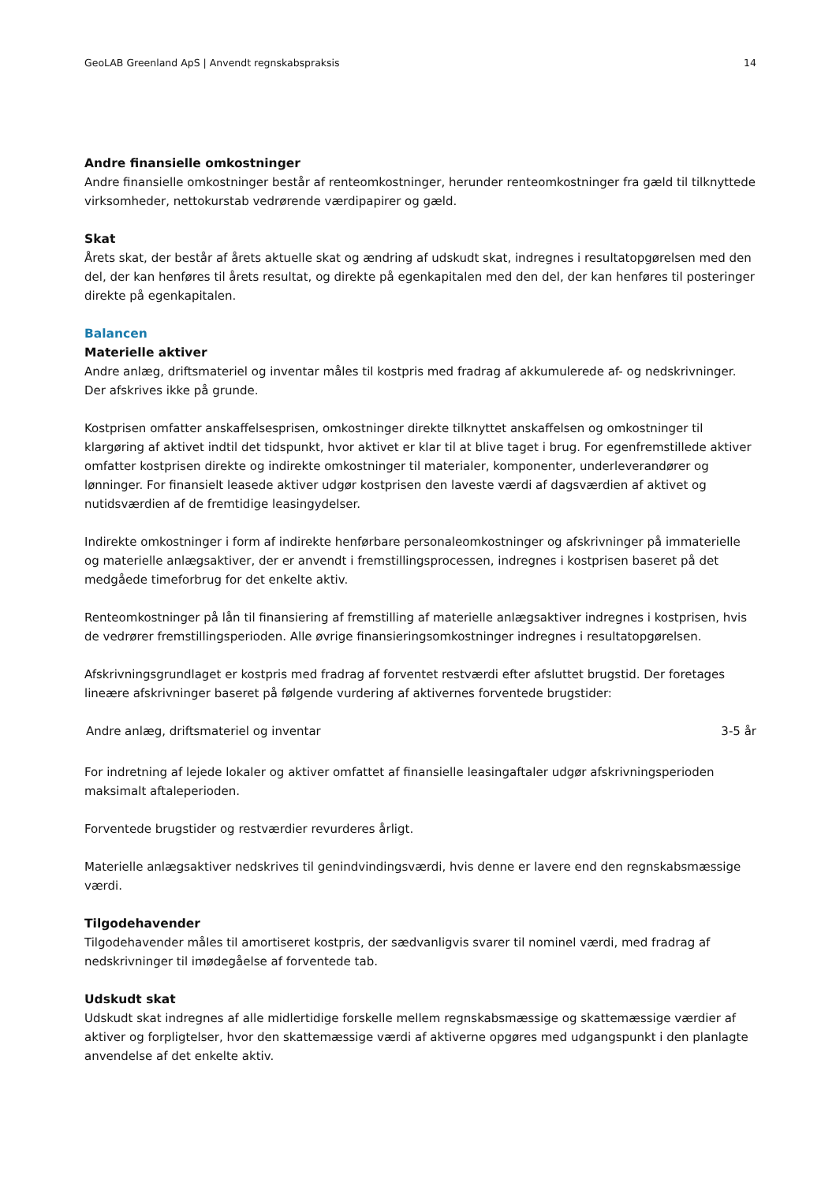GeoLAB Greenland ApS | Anvendt regnskabspraksis 14
Andre finansielle omkostninger
Andre finansielle omkostninger består af renteomkostninger, herunder renteomkostninger fra gæld til tilknyttede virksomheder, nettokurstab vedrørende værdipapirer og gæld.
Skat
Årets skat, der består af årets aktuelle skat og ændring af udskudt skat, indregnes i resultatopgørelsen med den del, der kan henføres til årets resultat, og direkte på egenkapitalen med den del, der kan henføres til posteringer direkte på egenkapitalen.
Balancen
Materielle aktiver
Andre anlæg, driftsmateriel og inventar måles til kostpris med fradrag af akkumulerede af- og nedskrivninger. Der afskrives ikke på grunde.
Kostprisen omfatter anskaffelsesprisen, omkostninger direkte tilknyttet anskaffelsen og omkostninger til klargøring af aktivet indtil det tidspunkt, hvor aktivet er klar til at blive taget i brug. For egenfremstillede aktiver omfatter kostprisen direkte og indirekte omkostninger til materialer, komponenter, underleverandører og lønninger. For finansielt leasede aktiver udgør kostprisen den laveste værdi af dagsværdien af aktivet og nutidsværdien af de fremtidige leasingydelser.
Indirekte omkostninger i form af indirekte henførbare personaleomkostninger og afskrivninger på immaterielle og materielle anlægsaktiver, der er anvendt i fremstillingsprocessen, indregnes i kostprisen baseret på det medgåede timeforbrug for det enkelte aktiv.
Renteomkostninger på lån til finansiering af fremstilling af materielle anlægsaktiver indregnes i kostprisen, hvis de vedrører fremstillingsperioden. Alle øvrige finansieringsomkostninger indregnes i resultatopgørelsen.
Afskrivningsgrundlaget er kostpris med fradrag af forventet restværdi efter afsluttet brugstid. Der foretages lineære afskrivninger baseret på følgende vurdering af aktivernes forventede brugstider:
| Andre anlæg, driftsmateriel og inventar | 3-5 år |
For indretning af lejede lokaler og aktiver omfattet af finansielle leasingaftaler udgør afskrivningsperioden maksimalt aftaleperioden.
Forventede brugstider og restværdier revurderes årligt.
Materielle anlægsaktiver nedskrives til genindvindingsværdi, hvis denne er lavere end den regnskabsmæssige værdi.
Tilgodehavender
Tilgodehavender måles til amortiseret kostpris, der sædvanligvis svarer til nominel værdi, med fradrag af nedskrivninger til imødegåelse af forventede tab.
Udskudt skat
Udskudt skat indregnes af alle midlertidige forskelle mellem regnskabsmæssige og skattemæssige værdier af aktiver og forpligtelser, hvor den skattemæssige værdi af aktiverne opgøres med udgangspunkt i den planlagte anvendelse af det enkelte aktiv.